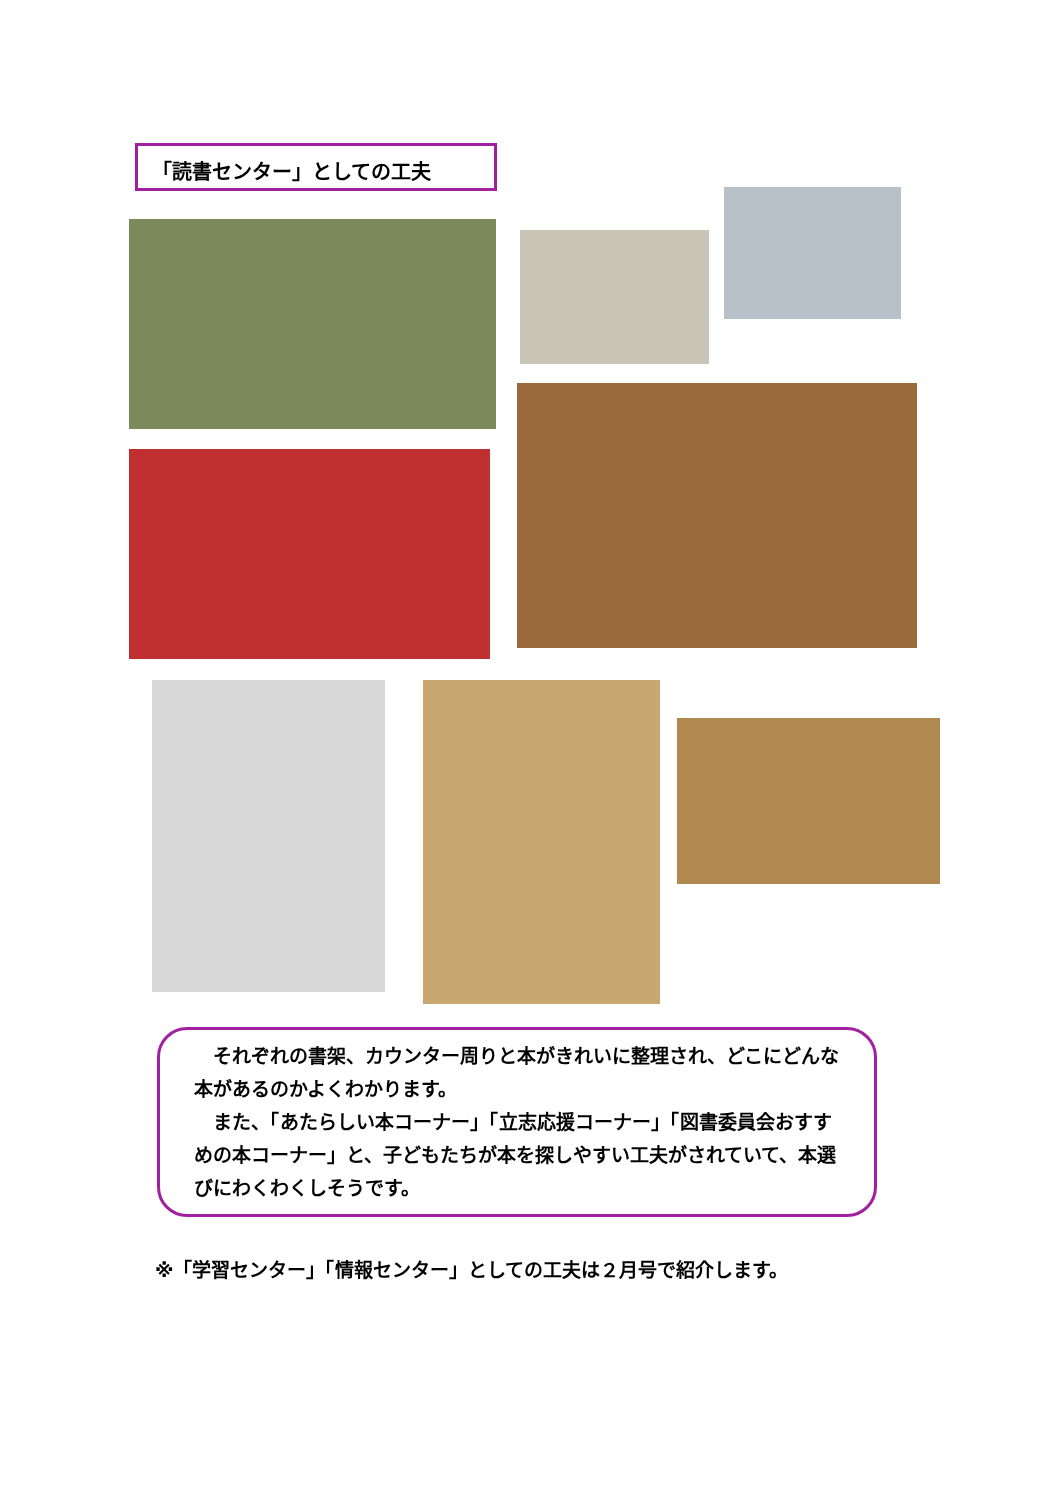「読書センター」としての工夫
　それぞれの書架、カウンター周りと本がきれいに整理され、どこにどんな本があるのかよくわかります。
　また、「あたらしい本コーナー」「立志応援コーナー」「図書委員会おすすめの本コーナー」と、子どもたちが本を探しやすい工夫がされていて、本選びにわくわくしそうです。
※「学習センター」「情報センター」としての工夫は２月号で紹介します。